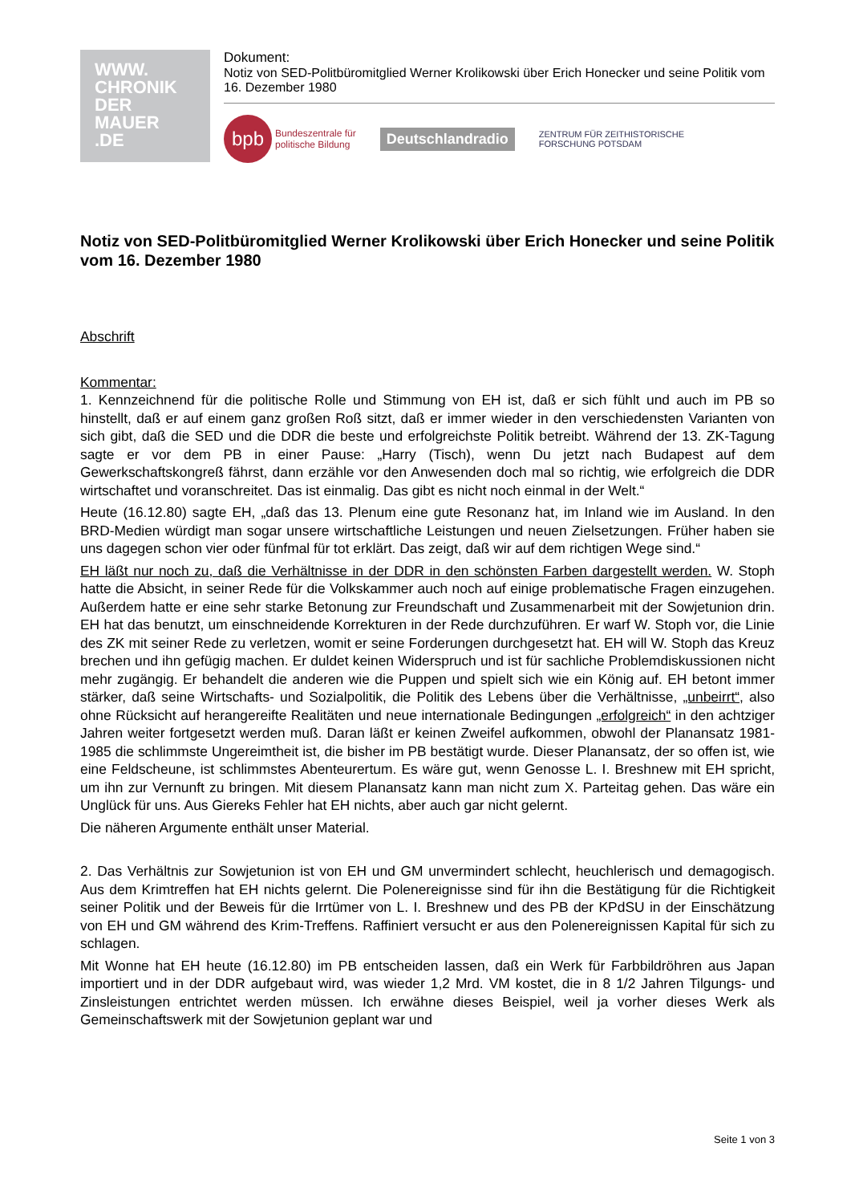WWW.
CHRONIK
DER
MAUER
.DE
Dokument:
Notiz von SED-Politbüromitglied Werner Krolikowski über Erich Honecker und seine Politik vom 16. Dezember 1980
bpb
Bundeszentrale für
politische Bildung
Deutschlandradio
ZENTRUM FÜR ZEITHISTORISCHE
FORSCHUNG POTSDAM
Notiz von SED-Politbüromitglied Werner Krolikowski über Erich Honecker und seine Politik vom 16. Dezember 1980
Abschrift
Kommentar:
1. Kennzeichnend für die politische Rolle und Stimmung von EH ist, daß er sich fühlt und auch im PB so hinstellt, daß er auf einem ganz großen Roß sitzt, daß er immer wieder in den verschiedensten Varianten von sich gibt, daß die SED und die DDR die beste und erfolgreichste Politik betreibt. Während der 13. ZK-Tagung sagte er vor dem PB in einer Pause: „Harry (Tisch), wenn Du jetzt nach Budapest auf dem Gewerkschaftskongreß fährst, dann erzähle vor den Anwesenden doch mal so richtig, wie erfolgreich die DDR wirtschaftet und voranschreitet. Das ist einmalig. Das gibt es nicht noch einmal in der Welt.“
Heute (16.12.80) sagte EH, „daß das 13. Plenum eine gute Resonanz hat, im Inland wie im Ausland. In den BRD-Medien würdigt man sogar unsere wirtschaftliche Leistungen und neuen Zielsetzungen. Früher haben sie uns dagegen schon vier oder fünfmal für tot erklärt. Das zeigt, daß wir auf dem richtigen Wege sind.“
EH läßt nur noch zu, daß die Verhältnisse in der DDR in den schönsten Farben dargestellt werden. W. Stoph hatte die Absicht, in seiner Rede für die Volkskammer auch noch auf einige problematische Fragen einzugehen. Außerdem hatte er eine sehr starke Betonung zur Freundschaft und Zusammenarbeit mit der Sowjetunion drin. EH hat das benutzt, um einschneidende Korrekturen in der Rede durchzuführen. Er warf W. Stoph vor, die Linie des ZK mit seiner Rede zu verletzen, womit er seine Forderungen durchgesetzt hat. EH will W. Stoph das Kreuz brechen und ihn gefügig machen. Er duldet keinen Widerspruch und ist für sachliche Problemdiskussionen nicht mehr zugängig. Er behandelt die anderen wie die Puppen und spielt sich wie ein König auf. EH betont immer stärker, daß seine Wirtschafts- und Sozialpolitik, die Politik des Lebens über die Verhältnisse, „unbeirrt“, also ohne Rücksicht auf herangereifte Realitäten und neue internationale Bedingungen „erfolgreich“ in den achtziger Jahren weiter fortgesetzt werden muß. Daran läßt er keinen Zweifel aufkommen, obwohl der Planansatz 1981-1985 die schlimmste Ungereimtheit ist, die bisher im PB bestätigt wurde. Dieser Planansatz, der so offen ist, wie eine Feldscheune, ist schlimmstes Abenteurertum. Es wäre gut, wenn Genosse L. I. Breshnew mit EH spricht, um ihn zur Vernunft zu bringen. Mit diesem Planansatz kann man nicht zum X. Parteitag gehen. Das wäre ein Unglück für uns. Aus Giereks Fehler hat EH nichts, aber auch gar nicht gelernt.
Die näheren Argumente enthält unser Material.
2. Das Verhältnis zur Sowjetunion ist von EH und GM unvermindert schlecht, heuchlerisch und demagogisch. Aus dem Krimtreffen hat EH nichts gelernt. Die Polenereignisse sind für ihn die Bestätigung für die Richtigkeit seiner Politik und der Beweis für die Irrtümer von L. I. Breshnew und des PB der KPdSU in der Einschätzung von EH und GM während des Krim-Treffens. Raffiniert versucht er aus den Polenereignissen Kapital für sich zu schlagen.
Mit Wonne hat EH heute (16.12.80) im PB entscheiden lassen, daß ein Werk für Farbbildröhren aus Japan importiert und in der DDR aufgebaut wird, was wieder 1,2 Mrd. VM kostet, die in 8 1/2 Jahren Tilgungs- und Zinsleistungen entrichtet werden müssen. Ich erwähne dieses Beispiel, weil ja vorher dieses Werk als Gemeinschaftswerk mit der Sowjetunion geplant war und
Seite 1 von 3